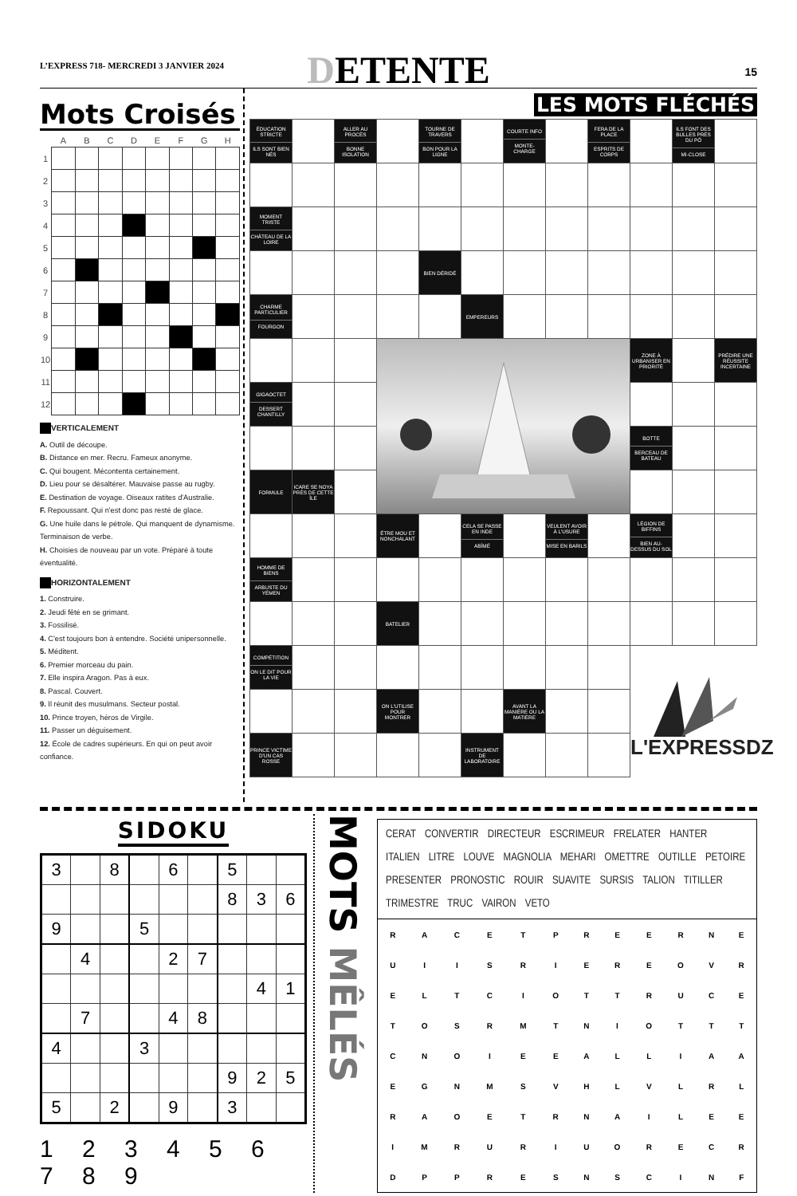L’EXPRESS 718- MERCREDI 3 JANVIER 2024
DETENTE
15
Mots Croisés
| | A | B | C | D | E | F | G | H |
| --- | --- | --- | --- | --- | --- | --- | --- | --- |
| 1 | | | | | | | | |
| 2 | | | | | | | | |
| 3 | | | | | | | | |
| 4 | | | | | | | | |
| 5 | | | | | | | | |
| 6 | | | | | | | | |
| 7 | | | | | | | | |
| 8 | | | | | | | | |
| 9 | | | | | | | | |
| 10 | | | | | | | | |
| 11 | | | | | | | | |
| 12 | | | | | | | | |
VERTICALEMENT
A. Outil de découpe.
B. Distance en mer. Recru. Fameux anonyme.
C. Qui bougent. Mécontenta certainement.
D. Lieu pour se désaltérer. Mauvaise passe au rugby.
E. Destination de voyage. Oiseaux ratites d'Australie.
F. Repoussant. Qui n'est donc pas resté de glace.
G. Une huile dans le pétrole. Qui manquent de dynamisme. Terminaison de verbe.
H. Choisies de nouveau par un vote. Préparé à toute éventualité.
HORIZONTALEMENT
1. Construire.
2. Jeudi fêté en se grimant.
3. Fossilisé.
4. C'est toujours bon à entendre. Société unipersonnelle.
5. Méditent.
6. Premier morceau du pain.
7. Elle inspira Aragon. Pas à eux.
8. Pascal. Couvert.
9. Il réunit des musulmans. Secteur postal.
10. Prince troyen, héros de Virgile.
11. Passer un déguisement.
12. École de cadres supérieurs. En qui on peut avoir confiance.
LES MOTS FLÉCHÉS
| ÉDUCATION STRICTE ILS SONT BIEN NÉS | | ALLER AU PROCÈS BONNE ISOLATION | | TOURNE DE TRAVERS BON POUR LA LIGNE | | COURTE INFO MONTE-CHARGE | | FERA DE LA PLACE ESPRITS DE CORPS | | ILS FONT DES BULLES PRÈS DU PÔ MI-CLOSE | |
| MOMENT TRISTE CHÂTEAU DE LA LOIRE | | | | | | | | | | | |
| | | | | BIEN DÉRIDÉ | | | | | | | |
| CHARME PARTICULIER FOURGON | | | | | EMPEREURS | | | | | | |
| | | | | | | | | | ZONE À URBANISER EN PRIORITÉ | | PRÉDIRE UNE RÉUSSITE INCERTAINE |
| GIGAOCTET DESSERT CHANTILLY | | | | | | | | | | | |
| | | | | | | | | | BOTTE BERCEAU DE BATEAU | | |
| FORMULE | ICARE SE NOYA PRÈS DE CETTE ÎLE | | | | | | | | | | |
| | | | ÊTRE MOU ET NONCHALANT | | CELA SE PASSE EN INDE ABÎMÉ | | VEULENT AVOIR À L'USURE MISE EN BARILS | | LÉGION DE BIFFINS BIEN AU-DESSUS DU SOL | | |
| HOMME DE BIENS ARBUSTE DU YÉMEN | | | | | | | | | | | |
| | | | BATELIER | | | | | | | | |
| COMPÉTITION ON LE DIT POUR LA VIE | | | | | | | | | L'EXPRESSDZ | | |
| | | | ON L'UTILISE POUR MONTRER | | | AVANT LA MANIÈRE OU LA MATIÈRE | | | | | |
| PRINCE VICTIME D'UN CAS ROSSE | | | | | INSTRUMENT DE LABORATOIRE | | | | | | |
SIDOKU
| 3 | | 8 | | 6 | | 5 | | |
| | | | | | | 8 | 3 | 6 |
| 9 | | | 5 | | | | | |
| | 4 | | | 2 | 7 | | | |
| | | | | | | | 4 | 1 |
| | 7 | | | 4 | 8 | | | |
| 4 | | | 3 | | | | | |
| | | | | | | 9 | 2 | 5 |
| 5 | | 2 | | 9 | | 3 | | |
1 2 3 4 5 6 7 8 9
MOTS MÊLÉS
CERAT CONVERTIR DIRECTEUR ESCRIMEUR FRELATER HANTER ITALIEN LITRE LOUVE MAGNOLIA MEHARI OMETTRE OUTILLE PETOIRE PRESENTER PRONOSTIC ROUIR SUAVITE SURSIS TALION TITILLER TRIMESTRE TRUC VAIRON VETO
| R | A | C | E | T | P | R | E | E | R | N | E |
| U | I | I | S | R | I | E | R | E | O | V | R |
| E | L | T | C | I | O | T | T | R | U | C | E |
| T | O | S | R | M | T | N | I | O | T | T | T |
| C | N | O | I | E | E | A | L | L | I | A | A |
| E | G | N | M | S | V | H | L | V | L | R | L |
| R | A | O | E | T | R | N | A | I | L | E | E |
| I | M | R | U | R | I | U | O | R | E | C | R |
| D | P | P | R | E | S | N | S | C | I | N | F |